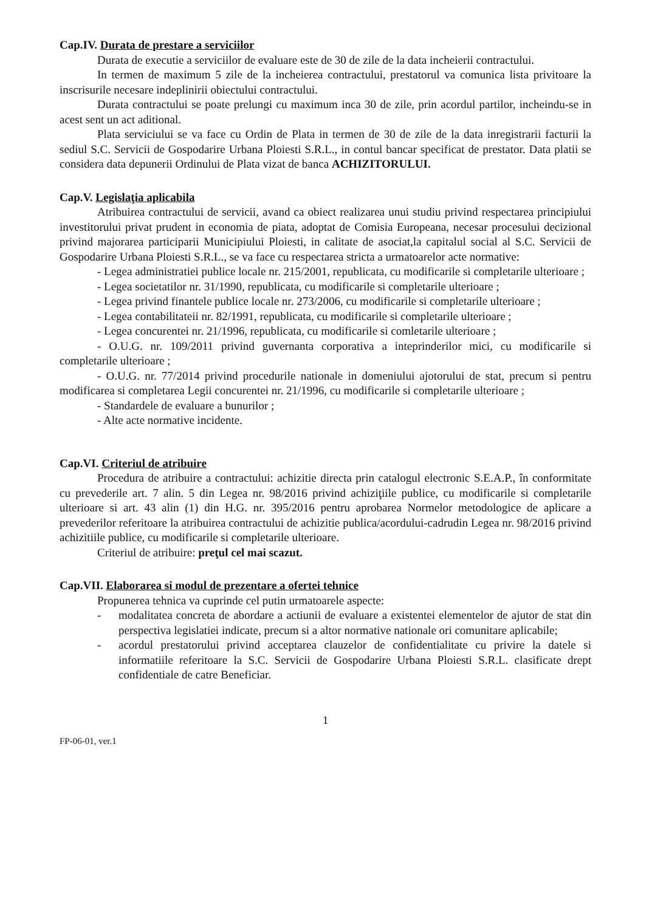Cap.IV. Durata de prestare a serviciilor
Durata de executie a serviciilor de evaluare este de 30 de zile de la data incheierii contractului.
In termen de maximum 5 zile de la incheierea contractului, prestatorul va comunica lista privitoare la inscrisurile necesare indeplinirii obiectului contractului.
Durata contractului se poate prelungi cu maximum inca 30 de zile, prin acordul partilor, incheindu-se in acest sent un act aditional.
Plata serviciului se va face cu Ordin de Plata in termen de 30 de zile de la data inregistrarii facturii la sediul S.C. Servicii de Gospodarire Urbana Ploiesti S.R.L., in contul bancar specificat de prestator. Data platii se considera data depunerii Ordinului de Plata vizat de banca ACHIZITORULUI.
Cap.V. Legislaţia aplicabila
Atribuirea contractului de servicii, avand ca obiect realizarea unui studiu privind respectarea principiului investitorului privat prudent in economia de piata, adoptat de Comisia Europeana, necesar procesului decizional privind majorarea participarii Municipiului Ploiesti, in calitate de asociat,la capitalul social al S.C. Servicii de Gospodarire Urbana Ploiesti S.R.L., se va face cu respectarea stricta a urmatoarelor acte normative:
- Legea administratiei publice locale nr. 215/2001, republicata, cu modificarile si completarile ulterioare ;
- Legea societatilor nr. 31/1990, republicata, cu modificarile si completarile ulterioare ;
- Legea privind finantele publice locale nr. 273/2006, cu modificarile si completarile ulterioare ;
- Legea contabilitateii nr. 82/1991, republicata, cu modificarile si completarile ulterioare ;
- Legea concurentei nr. 21/1996, republicata, cu modificarile si comletarile ulterioare ;
- O.U.G. nr. 109/2011 privind guvernanta corporativa a inteprinderilor mici, cu modificarile si completarile ulterioare ;
- O.U.G. nr. 77/2014 privind procedurile nationale in domeniului ajotorului de stat, precum si pentru modificarea si completarea Legii concurentei nr. 21/1996, cu modificarile si completarile ulterioare ;
- Standardele de evaluare a bunurilor ;
- Alte acte normative incidente.
Cap.VI. Criteriul de atribuire
Procedura de atribuire a contractului: achizitie directa prin catalogul electronic S.E.A.P., în conformitate cu prevederile art. 7 alin. 5 din Legea nr. 98/2016 privind achiziţiile publice, cu modificarile si completarile ulterioare si art. 43 alin (1) din H.G. nr. 395/2016 pentru aprobarea Normelor metodologice de aplicare a prevederilor referitoare la atribuirea contractului de achizitie publica/acordului-cadrudin Legea nr. 98/2016 privind achizitiile publice, cu modificarile si completarile ulterioare.
Criteriul de atribuire: preţul cel mai scazut.
Cap.VII. Elaborarea si modul de prezentare a ofertei tehnice
Propunerea tehnica va cuprinde cel putin urmatoarele aspecte:
- modalitatea concreta de abordare a actiunii de evaluare a existentei elementelor de ajutor de stat din perspectiva legislatiei indicate, precum si a altor normative nationale ori comunitare aplicabile;
- acordul prestatorului privind acceptarea clauzelor de confidentialitate cu privire la datele si informatiile referitoare la S.C. Servicii de Gospodarire Urbana Ploiesti S.R.L. clasificate drept confidentiale de catre Beneficiar.
1
FP-06-01, ver.1